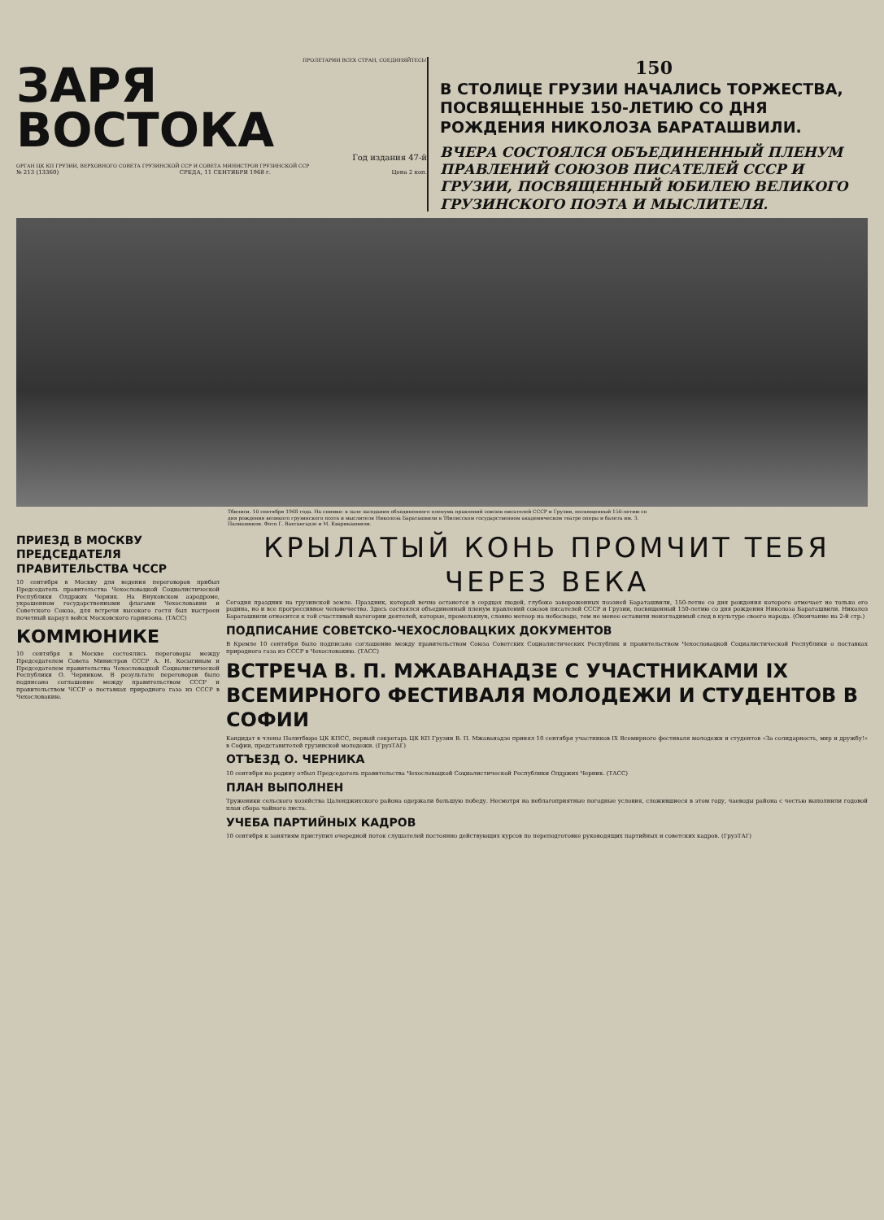ПРОЛЕТАРИИ ВСЕХ СТРАН, СОЕДИНЯЙТЕСЬ!
ЗАРЯ
ВОСТОКА
Год издания 47-й
ОРГАН ЦК КП ГРУЗИИ, ВЕРХОВНОГО СОВЕТА ГРУЗИНСКОЙ ССР И СОВЕТА МИНИСТРОВ ГРУЗИНСКОЙ ССР
№ 213 (13360) СРЕДА, 11 СЕНТЯБРЯ 1968 г. Цена 2 коп.
150
В СТОЛИЦЕ ГРУЗИИ НАЧАЛИСЬ ТОРЖЕСТВА, ПОСВЯЩЕННЫЕ 150-ЛЕТИЮ СО ДНЯ РОЖДЕНИЯ НИКОЛОЗА БАРАТАШВИЛИ.
ВЧЕРА СОСТОЯЛСЯ ОБЪЕДИНЕННЫЙ ПЛЕНУМ ПРАВЛЕНИЙ СОЮЗОВ ПИСАТЕЛЕЙ СССР И ГРУЗИИ, ПОСВЯЩЕННЫЙ ЮБИЛЕЮ ВЕЛИКОГО ГРУЗИНСКОГО ПОЭТА И МЫСЛИТЕЛЯ.
Тбилиси. 10 сентября 1968 года. На снимке: в зале заседания объединенного пленума правлений союзов писателей СССР и Грузии, посвященный 150-летию со дня рождения великого грузинского поэта и мыслителя Николоза Бараташвили в Тбилисском государственном академическом театре оперы и балета им. З. Палиашвили. Фото Г. Вахтангадзе и М. Кварикашвили.
ПРИЕЗД В МОСКВУ ПРЕДСЕДАТЕЛЯ ПРАВИТЕЛЬСТВА ЧССР
10 сентября в Москву для ведения переговоров прибыл Председатель правительства Чехословацкой Социалистической Республики Олдржих Черник. На Внуковском аэродроме, украшенном государственными флагами Чехословакии и Советского Союза, для встречи высокого гостя был выстроен почетный караул войск Московского гарнизона. (ТАСС)
КОММЮНИКЕ
10 сентября в Москве состоялись переговоры между Председателем Совета Министров СССР А. Н. Косыгиным и Председателем правительства Чехословацкой Социалистической Республики О. Черником. В результате переговоров было подписано соглашение между правительством СССР и правительством ЧССР о поставках природного газа из СССР в Чехословакию.
КРЫЛАТЫЙ КОНЬ ПРОМЧИТ ТЕБЯ ЧЕРЕЗ ВЕКА
Сегодня праздник на грузинской земле. Праздник, который вечно останется в сердцах людей, глубоко завороженных поэзией Бараташвили, 150-летие со дня рождения которого отмечает не только его родина, но и все прогрессивное человечество. Здесь состоялся объединенный пленум правлений союзов писателей СССР и Грузии, посвященный 150-летию со дня рождения Николоза Бараташвили. Николоз Бараташвили относится к той счастливой категории деятелей, которые, промелькнув, словно метеор на небосводе, тем не менее оставили неизгладимый след в культуре своего народа. (Окончание на 2-й стр.)
ПОДПИСАНИЕ СОВЕТСКО-ЧЕХОСЛОВАЦКИХ ДОКУМЕНТОВ
В Кремле 10 сентября было подписано соглашение между правительством Союза Советских Социалистических Республик и правительством Чехословацкой Социалистической Республики о поставках природного газа из СССР в Чехословакию. (ТАСС)
ВСТРЕЧА В. П. МЖАВАНАДЗЕ С УЧАСТНИКАМИ IX ВСЕМИРНОГО ФЕСТИВАЛЯ МОЛОДЕЖИ И СТУДЕНТОВ В СОФИИ
Кандидат в члены Политбюро ЦК КПСС, первый секретарь ЦК КП Грузии В. П. Мжаванадзе принял 10 сентября участников IX Всемирного фестиваля молодежи и студентов «За солидарность, мир и дружбу!» в Софии, представителей грузинской молодежи. (ГрузТАГ)
ОТЪЕЗД О. ЧЕРНИКА
10 сентября на родину отбыл Председатель правительства Чехословацкой Социалистической Республики Олдржих Черник. (ТАСС)
ПЛАН ВЫПОЛНЕН
Труженики сельского хозяйства Цаленджихского района одержали большую победу. Несмотря на неблагоприятные погодные условия, сложившиеся в этом году, чаеводы района с честью выполнили годовой план сбора чайного листа.
УЧЕБА ПАРТИЙНЫХ КАДРОВ
10 сентября к занятиям приступил очередной поток слушателей постоянно действующих курсов по переподготовке руководящих партийных и советских кадров. (ГрузТАГ)